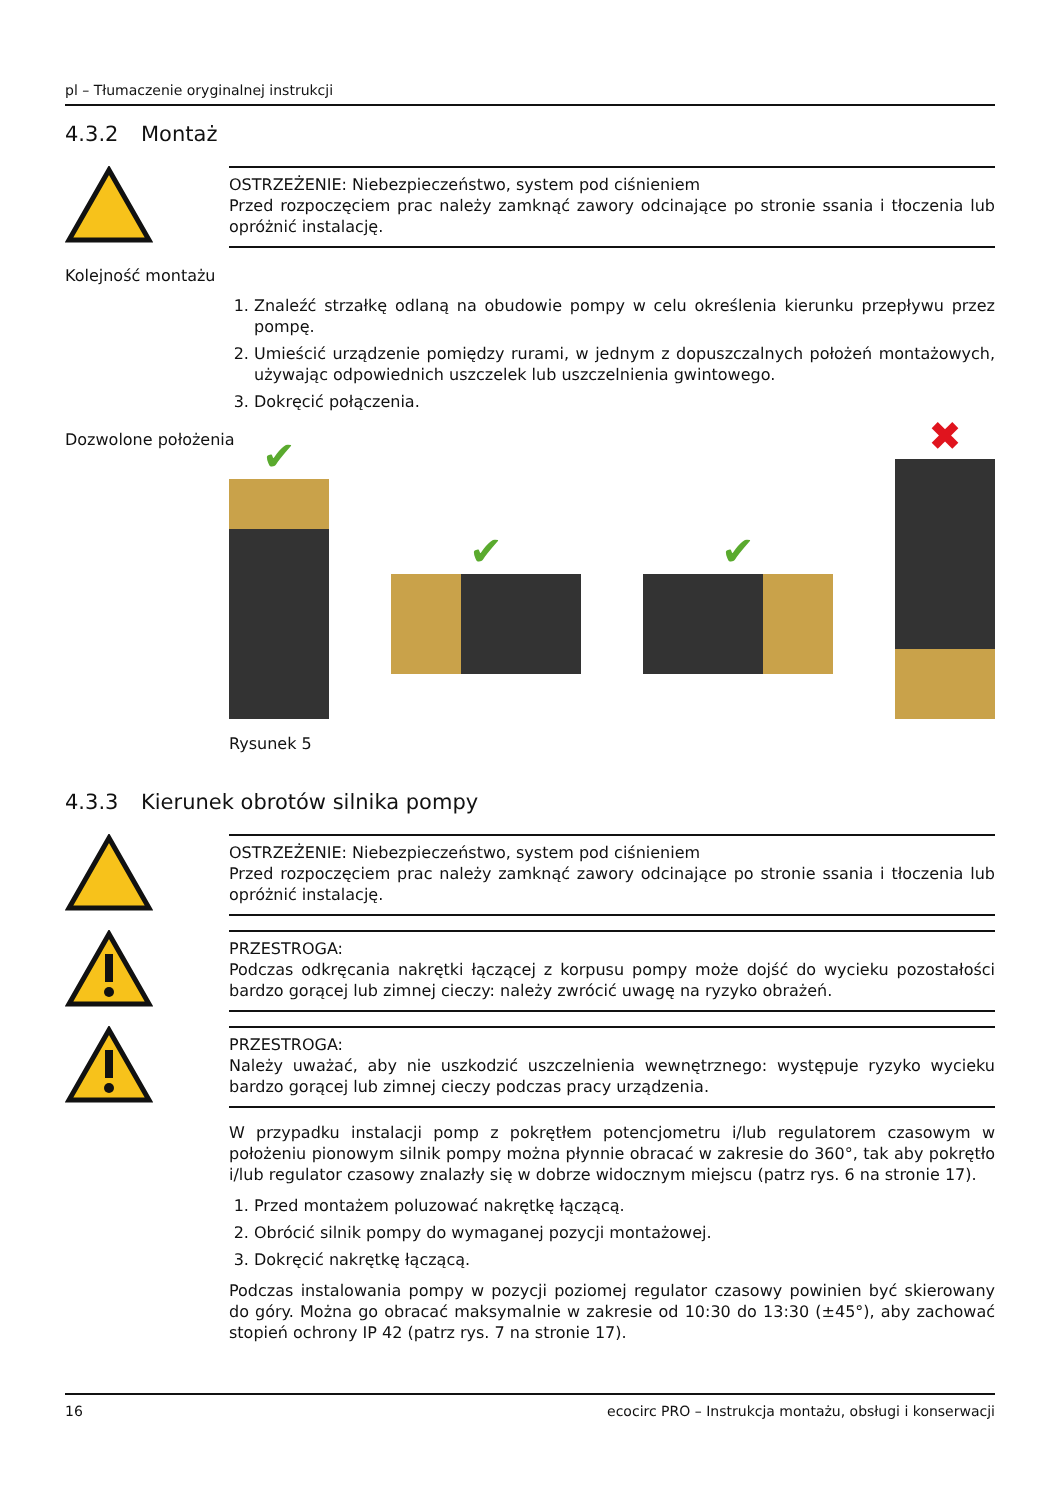pl – Tłumaczenie oryginalnej instrukcji
4.3.2 Montaż
OSTRZEŻENIE: Niebezpieczeństwo, system pod ciśnieniem
Przed rozpoczęciem prac należy zamknąć zawory odcinające po stronie ssania i tłoczenia lub opróżnić instalację.
Kolejność montażu
1. Znaleźć strzałkę odlaną na obudowie pompy w celu określenia kierunku przepływu przez pompę.
2. Umieścić urządzenie pomiędzy rurami, w jednym z dopuszczalnych położeń montażowych, używając odpowiednich uszczelek lub uszczelnienia gwintowego.
3. Dokręcić połączenia.
Dozwolone położenia
✔
✔
✔
✖
Rysunek 5
4.3.3 Kierunek obrotów silnika pompy
OSTRZEŻENIE: Niebezpieczeństwo, system pod ciśnieniem
Przed rozpoczęciem prac należy zamknąć zawory odcinające po stronie ssania i tłoczenia lub opróżnić instalację.
PRZESTROGA:
Podczas odkręcania nakrętki łączącej z korpusu pompy może dojść do wycieku pozostałości bardzo gorącej lub zimnej cieczy: należy zwrócić uwagę na ryzyko obrażeń.
PRZESTROGA:
Należy uważać, aby nie uszkodzić uszczelnienia wewnętrznego: występuje ryzyko wycieku bardzo gorącej lub zimnej cieczy podczas pracy urządzenia.
W przypadku instalacji pomp z pokrętłem potencjometru i/lub regulatorem czasowym w położeniu pionowym silnik pompy można płynnie obracać w zakresie do 360°, tak aby pokrętło i/lub regulator czasowy znalazły się w dobrze widocznym miejscu (patrz rys. 6 na stronie 17).
1. Przed montażem poluzować nakrętkę łączącą.
2. Obrócić silnik pompy do wymaganej pozycji montażowej.
3. Dokręcić nakrętkę łączącą.
Podczas instalowania pompy w pozycji poziomej regulator czasowy powinien być skierowany do góry. Można go obracać maksymalnie w zakresie od 10:30 do 13:30 (±45°), aby zachować stopień ochrony IP 42 (patrz rys. 7 na stronie 17).
16 ecocirc PRO – Instrukcja montażu, obsługi i konserwacji